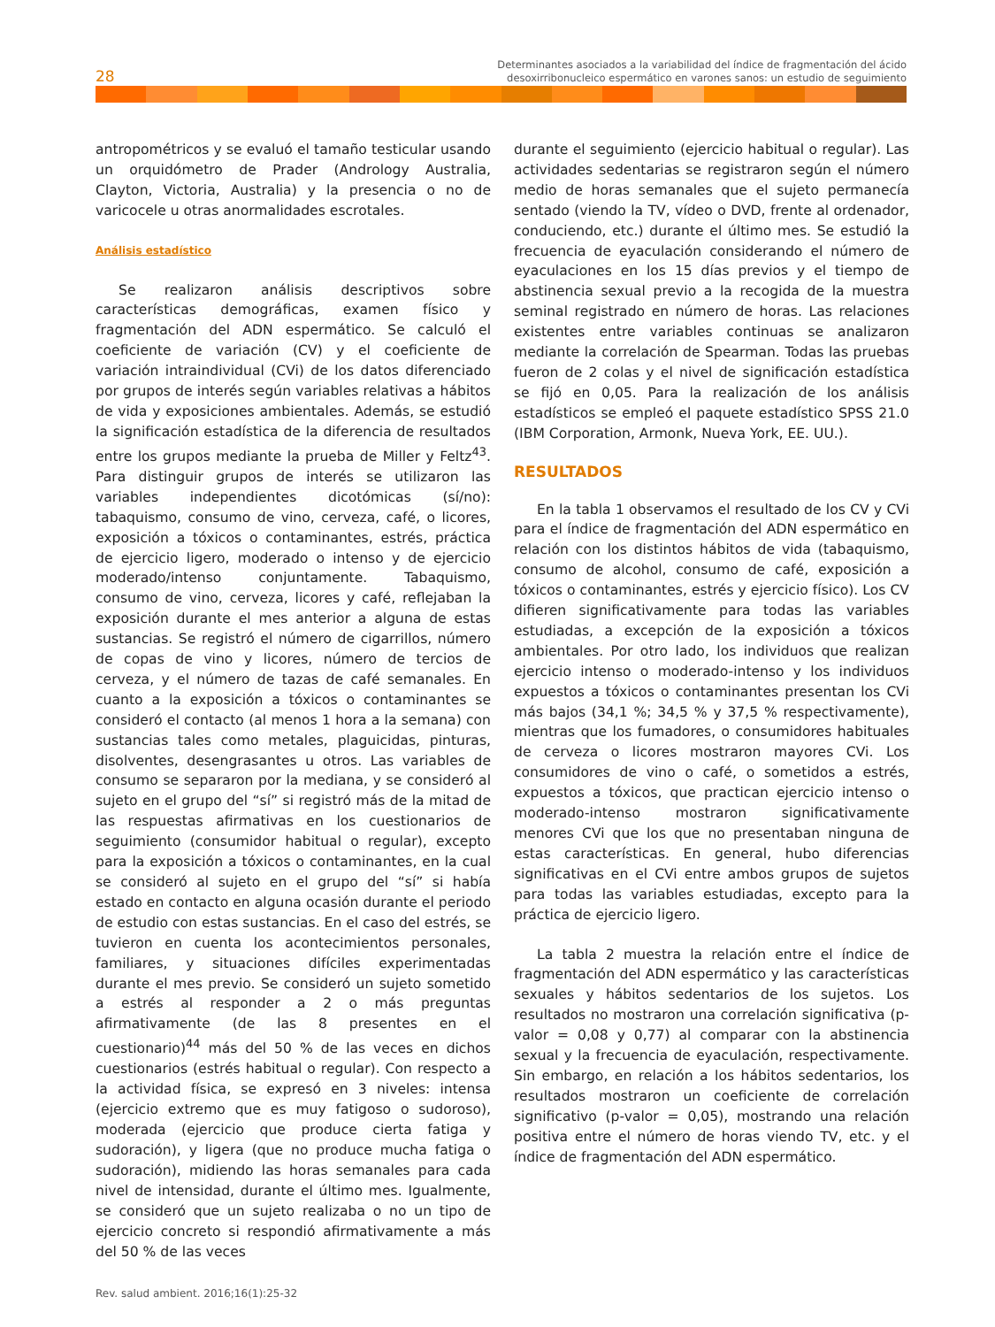28
Determinantes asociados a la variabilidad del índice de fragmentación del ácido
desoxirribonucleico espermático en varones sanos: un estudio de seguimiento
antropométricos y se evaluó el tamaño testicular usando un orquidómetro de Prader (Andrology Australia, Clayton, Victoria, Australia) y la presencia o no de varicocele u otras anormalidades escrotales.
Análisis estadístico
Se realizaron análisis descriptivos sobre características demográficas, examen físico y fragmentación del ADN espermático. Se calculó el coeficiente de variación (CV) y el coeficiente de variación intraindividual (CVi) de los datos diferenciado por grupos de interés según variables relativas a hábitos de vida y exposiciones ambientales. Además, se estudió la significación estadística de la diferencia de resultados entre los grupos mediante la prueba de Miller y Feltz<sup>43</sup>. Para distinguir grupos de interés se utilizaron las variables independientes dicotómicas (sí/no): tabaquismo, consumo de vino, cerveza, café, o licores, exposición a tóxicos o contaminantes, estrés, práctica de ejercicio ligero, moderado o intenso y de ejercicio moderado/intenso conjuntamente. Tabaquismo, consumo de vino, cerveza, licores y café, reflejaban la exposición durante el mes anterior a alguna de estas sustancias. Se registró el número de cigarrillos, número de copas de vino y licores, número de tercios de cerveza, y el número de tazas de café semanales. En cuanto a la exposición a tóxicos o contaminantes se consideró el contacto (al menos 1 hora a la semana) con sustancias tales como metales, plaguicidas, pinturas, disolventes, desengrasantes u otros. Las variables de consumo se separaron por la mediana, y se consideró al sujeto en el grupo del “sí” si registró más de la mitad de las respuestas afirmativas en los cuestionarios de seguimiento (consumidor habitual o regular), excepto para la exposición a tóxicos o contaminantes, en la cual se consideró al sujeto en el grupo del “sí” si había estado en contacto en alguna ocasión durante el periodo de estudio con estas sustancias. En el caso del estrés, se tuvieron en cuenta los acontecimientos personales, familiares, y situaciones difíciles experimentadas durante el mes previo. Se consideró un sujeto sometido a estrés al responder a 2 o más preguntas afirmativamente (de las 8 presentes en el cuestionario)<sup>44</sup> más del 50 % de las veces en dichos cuestionarios (estrés habitual o regular). Con respecto a la actividad física, se expresó en 3 niveles: intensa (ejercicio extremo que es muy fatigoso o sudoroso), moderada (ejercicio que produce cierta fatiga y sudoración), y ligera (que no produce mucha fatiga o sudoración), midiendo las horas semanales para cada nivel de intensidad, durante el último mes. Igualmente, se consideró que un sujeto realizaba o no un tipo de ejercicio concreto si respondió afirmativamente a más del 50 % de las veces
durante el seguimiento (ejercicio habitual o regular). Las actividades sedentarias se registraron según el número medio de horas semanales que el sujeto permanecía sentado (viendo la TV, vídeo o DVD, frente al ordenador, conduciendo, etc.) durante el último mes. Se estudió la frecuencia de eyaculación considerando el número de eyaculaciones en los 15 días previos y el tiempo de abstinencia sexual previo a la recogida de la muestra seminal registrado en número de horas. Las relaciones existentes entre variables continuas se analizaron mediante la correlación de Spearman. Todas las pruebas fueron de 2 colas y el nivel de significación estadística se fijó en 0,05. Para la realización de los análisis estadísticos se empleó el paquete estadístico SPSS 21.0 (IBM Corporation, Armonk, Nueva York, EE. UU.).
RESULTADOS
En la tabla 1 observamos el resultado de los CV y CVi para el índice de fragmentación del ADN espermático en relación con los distintos hábitos de vida (tabaquismo, consumo de alcohol, consumo de café, exposición a tóxicos o contaminantes, estrés y ejercicio físico). Los CV difieren significativamente para todas las variables estudiadas, a excepción de la exposición a tóxicos ambientales. Por otro lado, los individuos que realizan ejercicio intenso o moderado-intenso y los individuos expuestos a tóxicos o contaminantes presentan los CVi más bajos (34,1 %; 34,5 % y 37,5 % respectivamente), mientras que los fumadores, o consumidores habituales de cerveza o licores mostraron mayores CVi. Los consumidores de vino o café, o sometidos a estrés, expuestos a tóxicos, que practican ejercicio intenso o moderado-intenso mostraron significativamente menores CVi que los que no presentaban ninguna de estas características. En general, hubo diferencias significativas en el CVi entre ambos grupos de sujetos para todas las variables estudiadas, excepto para la práctica de ejercicio ligero.
La tabla 2 muestra la relación entre el índice de fragmentación del ADN espermático y las características sexuales y hábitos sedentarios de los sujetos. Los resultados no mostraron una correlación significativa (p-valor = 0,08 y 0,77) al comparar con la abstinencia sexual y la frecuencia de eyaculación, respectivamente. Sin embargo, en relación a los hábitos sedentarios, los resultados mostraron un coeficiente de correlación significativo (p-valor = 0,05), mostrando una relación positiva entre el número de horas viendo TV, etc. y el índice de fragmentación del ADN espermático.
Rev. salud ambient. 2016;16(1):25-32